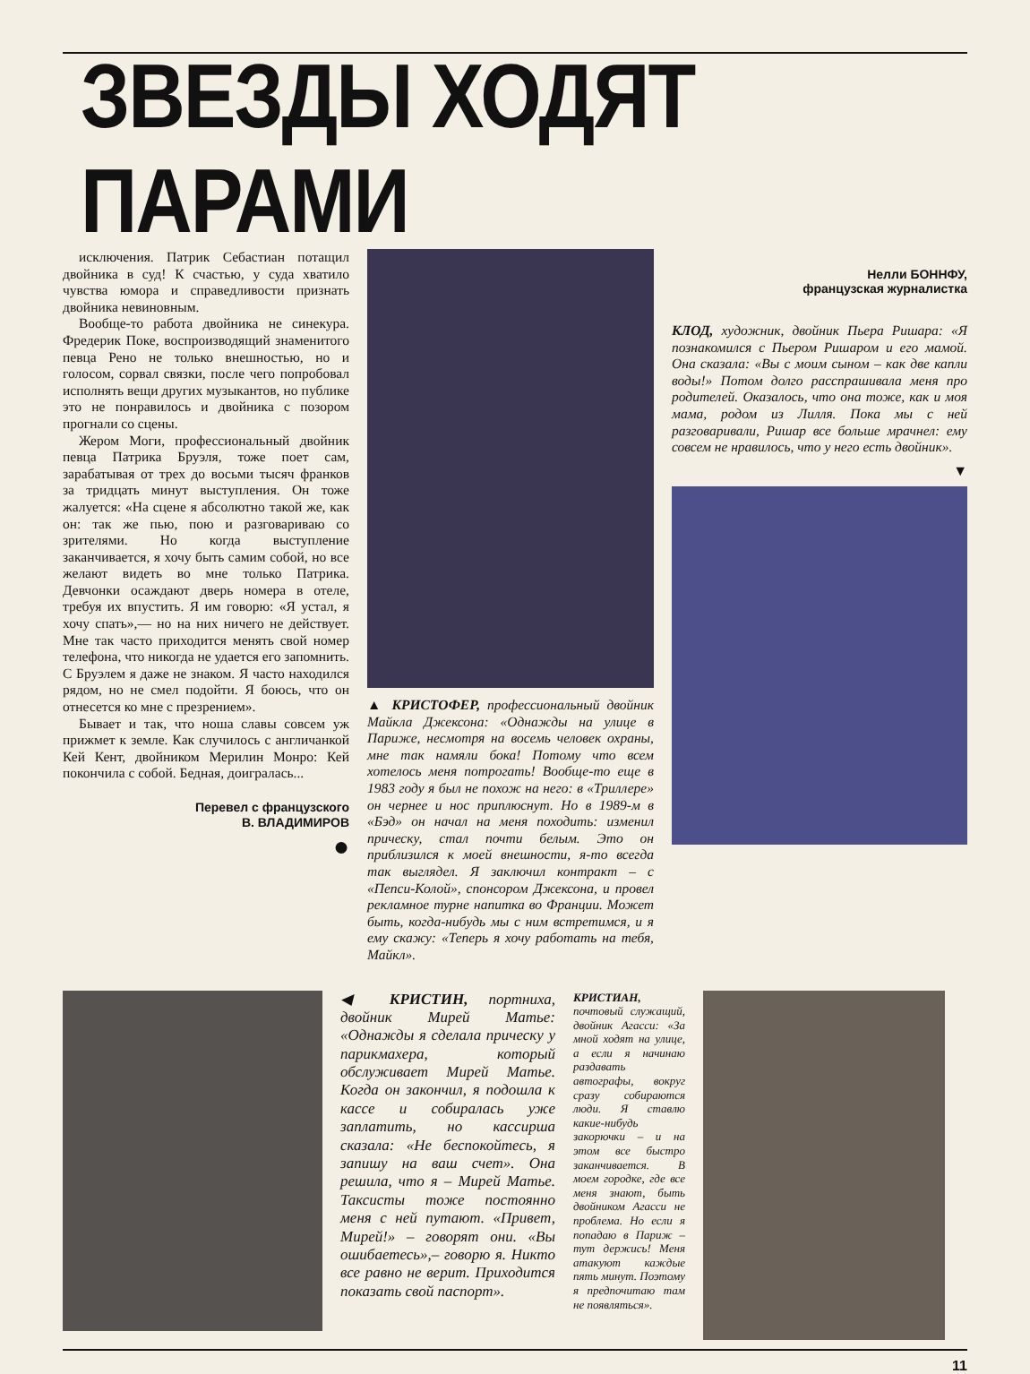ЗВЕЗДЫ ХОДЯТ ПАРАМИ
исключения. Патрик Себастиан потащил двойника в суд! К счастью, у суда хватило чувства юмора и справедливости признать двойника невиновным.
Вообще-то работа двойника не синекура. Фредерик Поке, воспроизводящий знаменитого певца Рено не только внешностью, но и голосом, сорвал связки, после чего попробовал исполнять вещи других музыкантов, но публике это не понравилось и двойника с позором прогнали со сцены.
Жером Моги, профессиональный двойник певца Патрика Бруэля, тоже поет сам, зарабатывая от трех до восьми тысяч франков за тридцать минут выступления. Он тоже жалуется: «На сцене я абсолютно такой же, как он: так же пью, пою и разговариваю со зрителями. Но когда выступление заканчивается, я хочу быть самим собой, но все желают видеть во мне только Патрика. Девчонки осаждают дверь номера в отеле, требуя их впустить. Я им говорю: «Я устал, я хочу спать»,— но на них ничего не действует. Мне так часто приходится менять свой номер телефона, что никогда не удается его запомнить. С Бруэлем я даже не знаком. Я часто находился рядом, но не смел подойти. Я боюсь, что он отнесется ко мне с презрением».
Бывает и так, что ноша славы совсем уж прижмет к земле. Как случилось с англичанкой Кей Кент, двойником Мерилин Монро: Кей покончила с собой. Бедная, доигралась...
Перевел с французского
В. ВЛАДИМИРОВ
●
▲ КРИСТОФЕР, профессиональный двойник Майкла Джексона: «Однажды на улице в Париже, несмотря на восемь человек охраны, мне так намяли бока! Потому что всем хотелось меня потрогать! Вообще-то еще в 1983 году я был не похож на него: в «Триллере» он чернее и нос приплюснут. Но в 1989-м в «Бэд» он начал на меня походить: изменил прическу, стал почти белым. Это он приблизился к моей внешности, я-то всегда так выглядел. Я заключил контракт – с «Пепси-Колой», спонсором Джексона, и провел рекламное турне напитка во Франции. Может быть, когда-нибудь мы с ним встретимся, и я ему скажу: «Теперь я хочу работать на тебя, Майкл».
Нелли БОННФУ,
французская журналистка
КЛОД, художник, двойник Пьера Ришара: «Я познакомился с Пьером Ришаром и его мамой. Она сказала: «Вы с моим сыном – как две капли воды!» Потом долго расспрашивала меня про родителей. Оказалось, что она тоже, как и моя мама, родом из Лилля. Пока мы с ней разговаривали, Ришар все больше мрачнел: ему совсем не нравилось, что у него есть двойник».
▼
◀ КРИСТИН, портниха, двойник Мирей Матье: «Однажды я сделала прическу у парикмахера, который обслуживает Мирей Матье. Когда он закончил, я подошла к кассе и собиралась уже заплатить, но кассирша сказала: «Не беспокойтесь, я запишу на ваш счет». Она решила, что я – Мирей Матье. Таксисты тоже постоянно меня с ней путают. «Привет, Мирей!» – говорят они. «Вы ошибаетесь»,– говорю я. Никто все равно не верит. Приходится показать свой паспорт».
КРИСТИАН, почтовый служащий, двойник Агасси: «За мной ходят на улице, а если я начинаю раздавать автографы, вокруг сразу собираются люди. Я ставлю какие-нибудь закорючки – и на этом все быстро заканчивается. В моем городке, где все меня знают, быть двойником Агасси не проблема. Но если я попадаю в Париж – тут держись! Меня атакуют каждые пять минут. Поэтому я предпочитаю там не появляться».
11